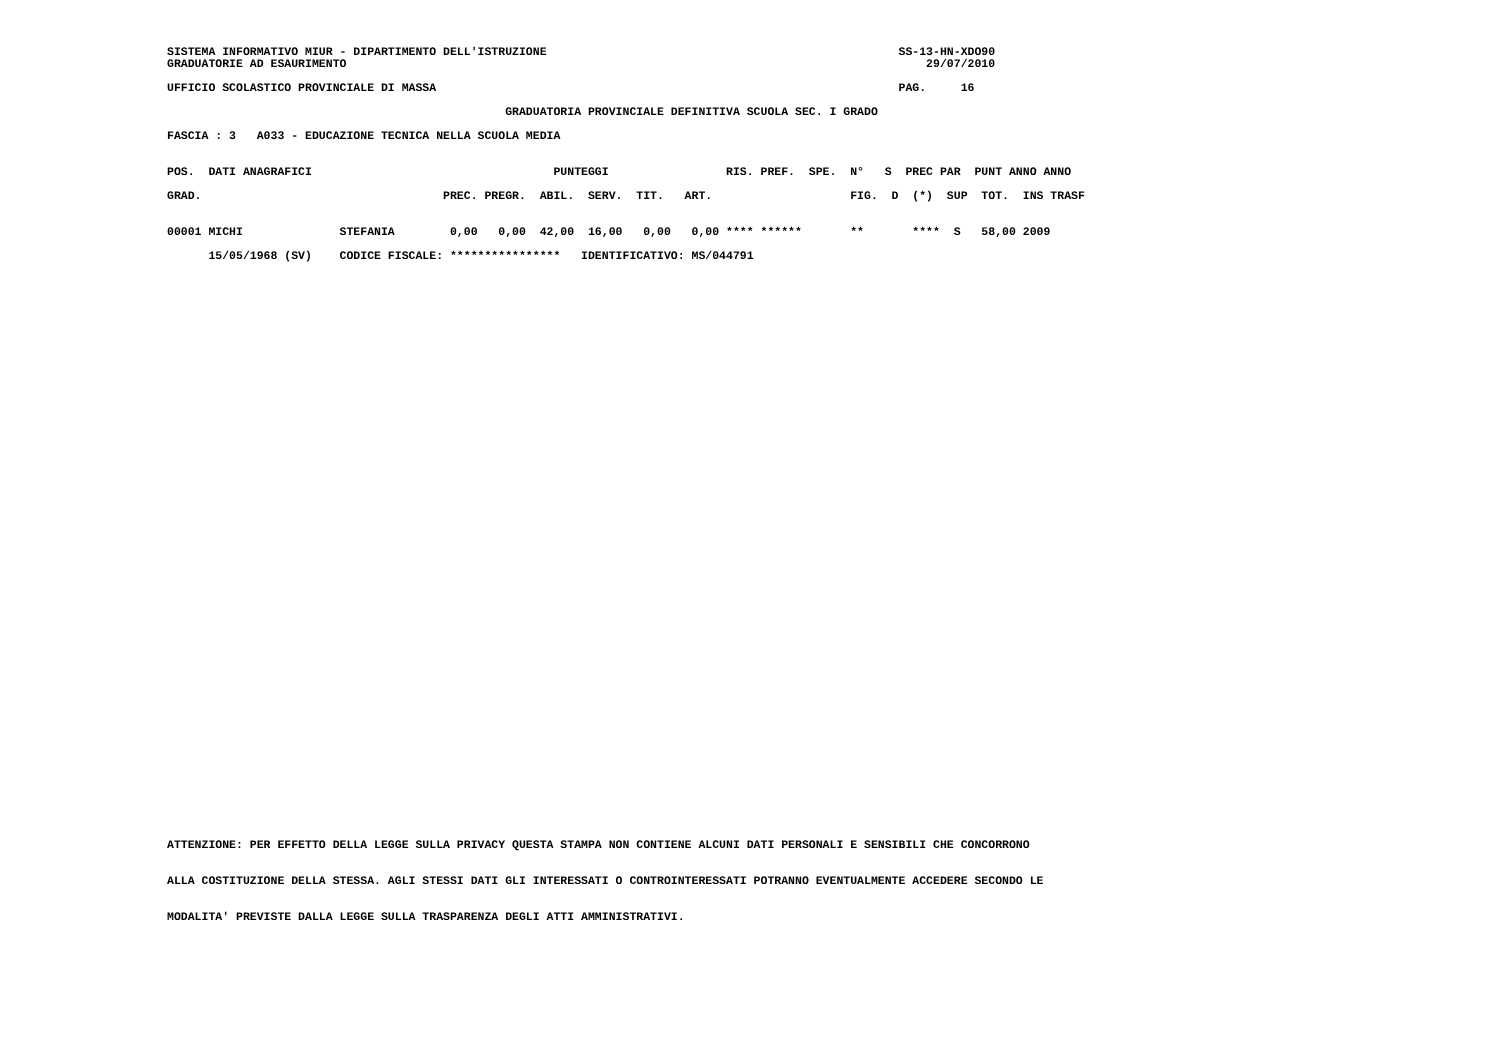SISTEMA INFORMATIVO MIUR - DIPARTIMENTO DELL'ISTRUZIONE                                                   SS-13-HN-XDO90
GRADUATORIE AD ESAURIMENTO                                                                                    29/07/2010

UFFICIO SCOLASTICO PROVINCIALE DI MASSA                                                                   PAG.     16

                                                 GRADUATORIA PROVINCIALE DEFINITIVA SCUOLA SEC. I GRADO

FASCIA : 3   A033 - EDUCAZIONE TECNICA NELLA SCUOLA MEDIA


POS.  DATI ANAGRAFICI                                   PUNTEGGI                 RIS. PREF.  SPE.  N°   S  PREC PAR  PUNT ANNO ANNO

GRAD.                                   PREC. PREGR.  ABIL.  SERV.  TIT.   ART.                    FIG.  D  (*)  SUP  TOT.  INS TRASF


00001 MICHI              STEFANIA        0,00   0,00  42,00  16,00   0,00   0,00 **** ******       **       ****  S   58,00 2009

      15/05/1968 (SV)    CODICE FISCALE: ****************   IDENTIFICATIVO: MS/044791
ATTENZIONE: PER EFFETTO DELLA LEGGE SULLA PRIVACY QUESTA STAMPA NON CONTIENE ALCUNI DATI PERSONALI E SENSIBILI CHE CONCORRONO
ALLA COSTITUZIONE DELLA STESSA. AGLI STESSI DATI GLI INTERESSATI O CONTROINTERESSATI POTRANNO EVENTUALMENTE ACCEDERE SECONDO LE
MODALITA' PREVISTE DALLA LEGGE SULLA TRASPARENZA DEGLI ATTI AMMINISTRATIVI.